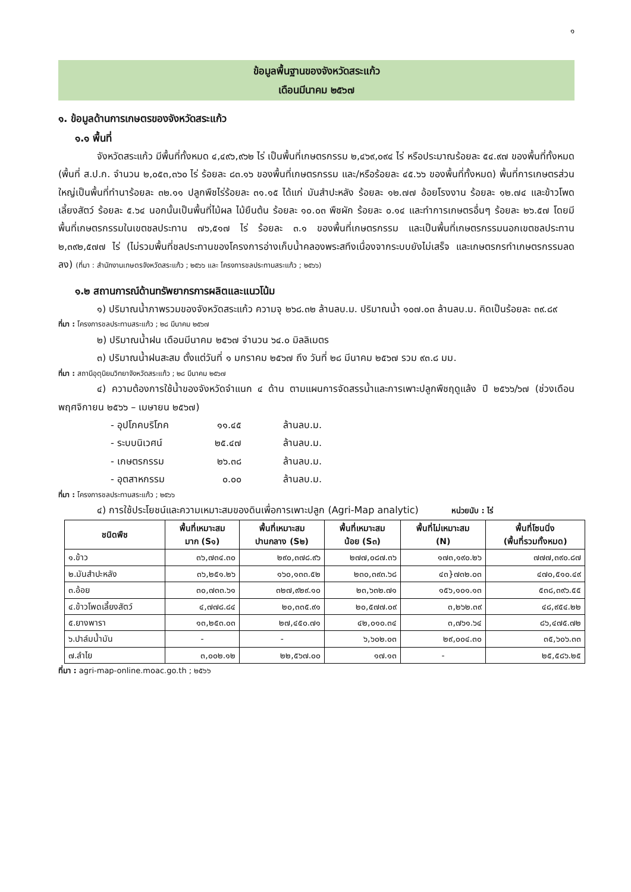๑
ข้อมูลพื้นฐานของจังหวัดสระแก้ว
เดือนมีนาคม ๒๕๖๗
๑. ข้อมูลด้านการเกษตรของจังหวัดสระแก้ว
๑.๑ พื้นที่
จังหวัดสระแก้ว มีพื้นที่ทั้งหมด ๔,๔๙๖,๙๖๒ ไร่ เป็นพื้นที่เกษตรกรรม ๒,๔๖๙,๐๙๔ ไร่ หรือประมาณร้อยละ ๕๔.๙๗ ของพื้นที่ทั้งหมด (พื้นที่ ส.ป.ก. จำนวน ๒,๐๕๓,๓๖๐ ไร่ ร้อยละ ๘๓.๑๖ ของพื้นที่เกษตรกรรม และ/หรือร้อยละ ๔๕.๖๖ ของพื้นที่ทั้งหมด) พื้นที่การเกษตรส่วนใหญ่เป็นพื้นที่ทำนาร้อยละ ๓๒.๑๑ ปลูกพืชไร่ร้อยละ ๓๑.๑๕ ได้แก่ มันสำปะหลัง ร้อยละ ๑๒.๗๗ อ้อยโรงงาน ร้อยละ ๑๒.๗๔ และข้าวโพดเลี้ยงสัตว์ ร้อยละ ๕.๖๔ นอกนั้นเป็นพื้นที่ไม้ผล ไม้ยืนต้น ร้อยละ ๑๐.๐๓ พืชผัก ร้อยละ ๐.๑๔ และทำการเกษตรอื่นๆ ร้อยละ ๒๖.๕๗ โดยมีพื้นที่เกษตรกรรมในเขตชลประทาน ๗๖,๕๑๗ ไร่ ร้อยละ ๓.๑ ของพื้นที่เกษตรกรรม และเป็นพื้นที่เกษตรกรรมนอกเขตชลประทาน ๒,๓๙๒,๕๗๗ ไร่ (ไม่รวมพื้นที่ชลประทานของโครงการอ่างเก็บน้ำคลองพระสทึงเนื่องจากระบบยังไม่เสร็จ และเกษตรกรทำเกษตรกรรมลดลง) (ที่มา : สำนักงานเกษตรจังหวัดสระแก้ว ; ๒๕๖๖ และ โครงการชลประทานสระแก้ว ; ๒๕๖๖)
๑.๒ สถานการณ์ด้านทรัพยากรการผลิตและแนวโน้ม
๑) ปริมาณน้ำภาพรวมของจังหวัดสระแก้ว ความจุ ๒๖๘.๓๒ ล้านลบ.ม. ปริมาณน้ำ ๑๐๗.๐๓ ล้านลบ.ม. คิดเป็นร้อยละ ๓๙.๘๙
ที่มา : โครงการชลประทานสระแก้ว ; ๒๘ มีนาคม ๒๕๖๗
๒) ปริมาณน้ำฝน เดือนมีนาคม ๒๕๖๗ จำนวน ๖๔.๐ มิลลิเมตร
๓) ปริมาณน้ำฝนสะสม ตั้งแต่วันที่ ๑ มกราคม ๒๕๖๗ ถึง วันที่ ๒๘ มีนาคม ๒๕๖๗ รวม ๙๓.๘ มม.
ที่มา : สถานีอุตุนิยมวิทยาจังหวัดสระแก้ว ; ๒๘ มีนาคม ๒๕๖๗
๔) ความต้องการใช้น้ำของจังหวัดจำแนก ๔ ด้าน ตามแผนการจัดสรรน้ำและการเพาะปลูกพืชฤดูแล้ง ปี ๒๕๖๖/๖๗ (ช่วงเดือน พฤศจิกายน ๒๕๖๖ – เมษายน ๒๕๖๗)
- อุปโภคบริโภค ๑๑.๔๕ ล้านลบ.ม.
- ระบบนิเวศน์ ๒๕.๔๗ ล้านลบ.ม.
- เกษตรกรรม ๒๖.๓๘ ล้านลบ.ม.
- อุตสาหกรรม ๐.๐๐ ล้านลบ.ม.
ที่มา : โครงการชลประทานสระแก้ว ; ๒๕๖๖
๔) การใช้ประโยชน์และความเหมาะสมของดินเพื่อการเพาะปลูก (Agri-Map analytic) หน่วยนับ : ไร่
| ชนิดพืช | พื้นที่เหมาะสม มาก (S๑) | พื้นที่เหมาะสม ปานกลาง (S๒) | พื้นที่เหมาะสม น้อย (S๓) | พื้นที่ไม่เหมาะสม (N) | พื้นที่โซนนิ่ง (พื้นที่รวมทั้งหมด) |
| --- | --- | --- | --- | --- | --- |
| ๑.ข้าว | ๓๖,๗๓๔.๓๐ | ๒๙๐,๓๗๘.๙๖ | ๒๗๗,๐๘๗.๓๖ | ๑๗๓,๑๙๐.๒๖ | ๗๗๗,๓๙๐.๘๗ |
| ๒.มันสำปะหลัง | ๓๖,๒๕๑.๒๖ | ๑๖๐,๑๓๓.๕๒ | ๒๓๐,๓๙๓.๖๘ | ๔๓}๗๓๒.๐๓ | ๔๗๐,๕๑๐.๔๙ |
| ๓.อ้อย | ๓๐,๗๓๓.๖๑ | ๓๒๗,๙๒๙.๑๐ | ๒๓,๖๓๒.๗๑ | ๑๕๖,๑๐๑.๑๓ | ๕๓๘,๓๙๖.๕๕ |
| ๔.ข้าวโพดเลี้ยงสัตว์ | ๔,๗๗๘.๘๔ | ๒๐,๓๓๕.๙๑ | ๒๐,๕๗๗.๐๙ | ๓,๒๖๒.๓๙ | ๔๘,๙๕๔.๒๒ |
| ๕.ยางพารา | ๑๓,๒๕๓.๐๓ | ๒๗,๔๕๐.๗๑ | ๔๒,๐๑๐.๓๔ | ๓,๗๖๑.๖๔ | ๘๖,๔๗๕.๗๒ |
| ๖.ปาล์มน้ำมัน | - | - | ๖,๖๐๒.๐๓ | ๒๙,๐๐๔.๓๐ | ๓๕,๖๐๖.๓๓ |
| ๗.ลำไย | ๓,๐๐๒.๑๒ | ๒๒,๕๖๗.๐๐ | ๑๗.๑๓ | - | ๒๕,๕๘๖.๒๕ |
ที่มา : agri-map-online.moac.go.th ; ๒๕๖๖